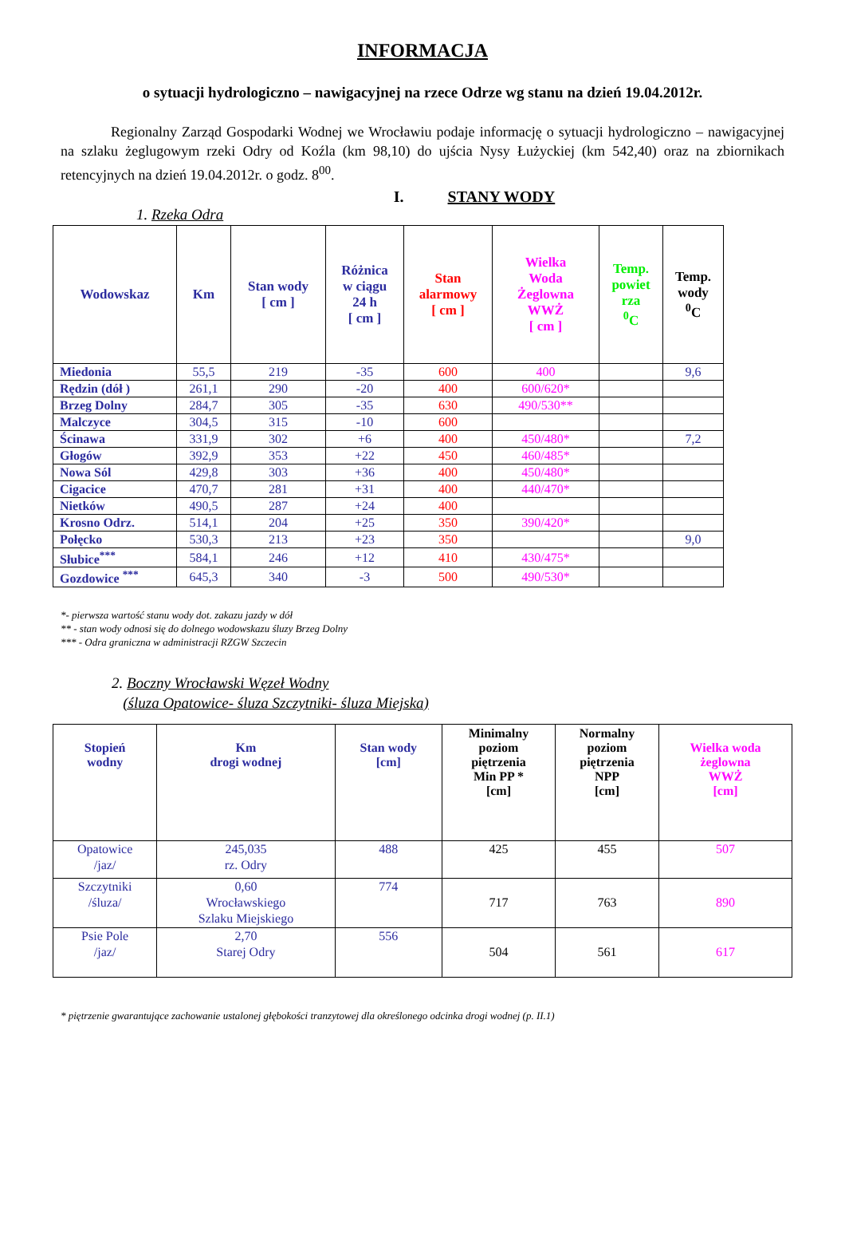INFORMACJA
o sytuacji hydrologiczno – nawigacyjnej na rzece Odrze wg stanu na dzień 19.04.2012r.
Regionalny Zarząd Gospodarki Wodnej we Wrocławiu podaje informację o sytuacji hydrologiczno – nawigacyjnej na szlaku żeglugowym rzeki Odry od Koźla (km 98,10) do ujścia Nysy Łużyckiej (km 542,40) oraz na zbiornikach retencyjnych na dzień 19.04.2012r. o godz. 8<sup>00</sup>.
I. STANY WODY
1. Rzeka Odra
| Wodowskaz | Km | Stan wody [ cm ] | Różnica w ciągu 24 h [ cm ] | Stan alarmowy [ cm ] | Wielka Woda Żeglowna WWŻ [ cm ] | Temp. powiet rza <sup>0</sup> C | Temp. wody <sup>0</sup> C |
| --- | --- | --- | --- | --- | --- | --- | --- |
| Miedonia | 55,5 | 219 | -35 | 600 | 400 | | 9,6 |
| Rędzin (dół ) | 261,1 | 290 | -20 | 400 | 600/620* | | |
| Brzeg Dolny | 284,7 | 305 | -35 | 630 | 490/530** | | |
| Malczyce | 304,5 | 315 | -10 | 600 | | | |
| Ścinawa | 331,9 | 302 | +6 | 400 | 450/480* | | 7,2 |
| Głogów | 392,9 | 353 | +22 | 450 | 460/485* | | |
| Nowa Sól | 429,8 | 303 | +36 | 400 | 450/480* | | |
| Cigacice | 470,7 | 281 | +31 | 400 | 440/470* | | |
| Nietków | 490,5 | 287 | +24 | 400 | | | |
| Krosno Odrz. | 514,1 | 204 | +25 | 350 | 390/420* | | |
| Połęcko | 530,3 | 213 | +23 | 350 | | | 9,0 |
| Słubice<sup>***</sup> | 584,1 | 246 | +12 | 410 | 430/475* | | |
| Gozdowice <sup>***</sup> | 645,3 | 340 | -3 | 500 | 490/530* | | |
*- pierwsza wartość stanu wody dot. zakazu jazdy w dół
** - stan wody odnosi się do dolnego wodowskazu śluzy Brzeg Dolny
*** - Odra graniczna w administracji RZGW Szczecin
2. Boczny Wrocławski Węzeł Wodny
(śluza Opatowice- śluza Szczytniki- śluza Miejska)
| Stopień wodny | Km drogi wodnej | Stan wody [cm] | Minimalny poziom piętrzenia Min PP * [cm] | Normalny poziom piętrzenia NPP [cm] | Wielka woda żeglowna WWŻ [cm] |
| --- | --- | --- | --- | --- | --- |
| Opatowice /jaz/ | 245,035 rz. Odry | 488 | 425 | 455 | 507 |
| Szczytniki /śluza/ | 0,60 Wrocławskiego Szlaku Miejskiego | 774 | 717 | 763 | 890 |
| Psie Pole /jaz/ | 2,70 Starej Odry | 556 | 504 | 561 | 617 |
* piętrzenie gwarantujące zachowanie ustalonej głębokości tranzytowej dla określonego odcinka drogi wodnej (p. II.1)